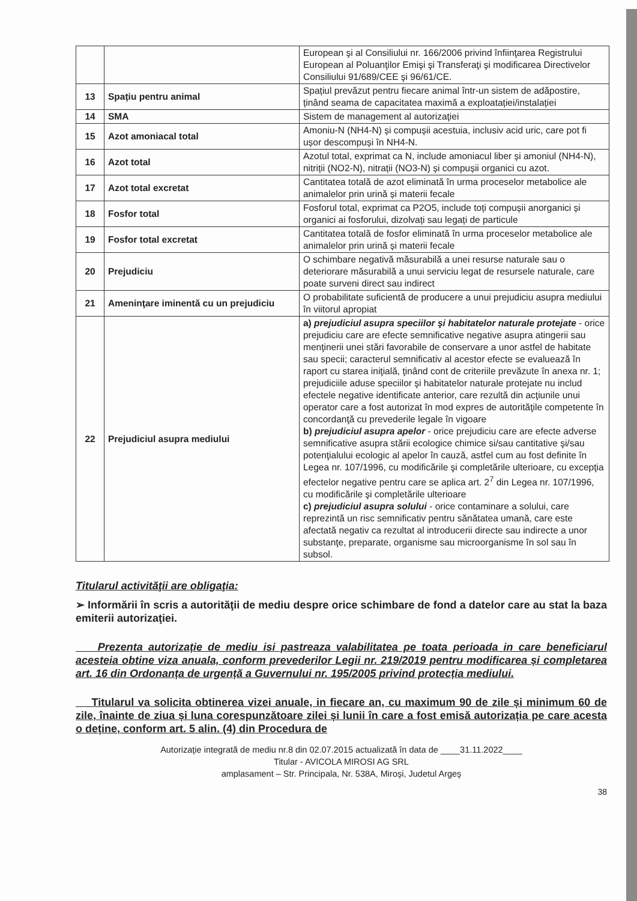| | | European şi al Consiliului nr. 166/2006 privind înfiinţarea Registrului European al Poluanţilor Emişi şi Transferaţi şi modificarea Directivelor Consiliului 91/689/CEE şi 96/61/CE. |
| 13 | Spațiu pentru animal | Spațiul prevăzut pentru fiecare animal într-un sistem de adăpostire, ținând seama de capacitatea maximă a exploatației/instalației |
| 14 | SMA | Sistem de management al autorizaţiei |
| 15 | Azot amoniacal total | Amoniu-N (NH4-N) și compușii acestuia, inclusiv acid uric, care pot fi ușor descompuși în NH4-N. |
| 16 | Azot total | Azotul total, exprimat ca N, include amoniacul liber și amoniul (NH4-N), nitriții (NO2-N), nitrații (NO3-N) și compușii organici cu azot. |
| 17 | Azot total excretat | Cantitatea totală de azot eliminată în urma proceselor metabolice ale animalelor prin urină și materii fecale |
| 18 | Fosfor total | Fosforul total, exprimat ca P2O5, include toți compușii anorganici și organici ai fosforului, dizolvați sau legați de particule |
| 19 | Fosfor total excretat | Cantitatea totală de fosfor eliminată în urma proceselor metabolice ale animalelor prin urină și materii fecale |
| 20 | Prejudiciu | O schimbare negativă măsurabilă a unei resurse naturale sau o deteriorare măsurabilă a unui serviciu legat de resursele naturale, care poate surveni direct sau indirect |
| 21 | Ameninţare iminentă cu un prejudiciu | O probabilitate suficientă de producere a unui prejudiciu asupra mediului în viitorul apropiat |
| 22 | Prejudiciul asupra mediului | a) prejudiciul asupra speciilor şi habitatelor naturale protejate - orice prejudiciu care are efecte semnificative negative asupra atingerii sau menţinerii unei stări favorabile de conservare a unor astfel de habitate sau specii; caracterul semnificativ al acestor efecte se evaluează în raport cu starea iniţială, ţinând cont de criteriile prevăzute în anexa nr. 1; prejudiciile aduse speciilor şi habitatelor naturale protejate nu includ efectele negative identificate anterior, care rezultă din acţiunile unui operator care a fost autorizat în mod expres de autorităţile competente în concordanţă cu prevederile legale în vigoare b) prejudiciul asupra apelor - orice prejudiciu care are efecte adverse semnificative asupra stării ecologice chimice si/sau cantitative şi/sau potenţialului ecologic al apelor în cauză, astfel cum au fost definite în Legea nr. 107/1996, cu modificările şi completările ulterioare, cu excepţia efectelor negative pentru care se aplica art. 2<sup>7</sup> din Legea nr. 107/1996, cu modificările şi completările ulterioare c) prejudiciul asupra solului - orice contaminare a solului, care reprezintă un risc semnificativ pentru sănătatea umană, care este afectată negativ ca rezultat al introducerii directe sau indirecte a unor substanţe, preparate, organisme sau microorganisme în sol sau în subsol. |
Titularul activităţii are obligaţia:
➢ Informării în scris a autorităţii de mediu despre orice schimbare de fond a datelor care au stat la baza emiterii autorizaţiei.
Prezenta autorizație de mediu isi pastreaza valabilitatea pe toata perioada in care beneficiarul acesteia obtine viza anuala, conform prevederilor Legii nr. 219/2019 pentru modificarea și completarea art. 16 din Ordonanța de urgență a Guvernului nr. 195/2005 privind protecția mediului.
Titularul va solicita obtinerea vizei anuale, in fiecare an, cu maximum 90 de zile și minimum 60 de zile, înainte de ziua și luna corespunzătoare zilei și lunii în care a fost emisă autorizația pe care acesta o deține, conform art. 5 alin. (4) din Procedura de
Autorizaţie integrată de mediu nr.8 din 02.07.2015 actualizată în data de ____31.11.2022____
Titular - AVICOLA MIROSI AG SRL
amplasament – Str. Principala, Nr. 538A, Miroşi, Judetul Argeş
38